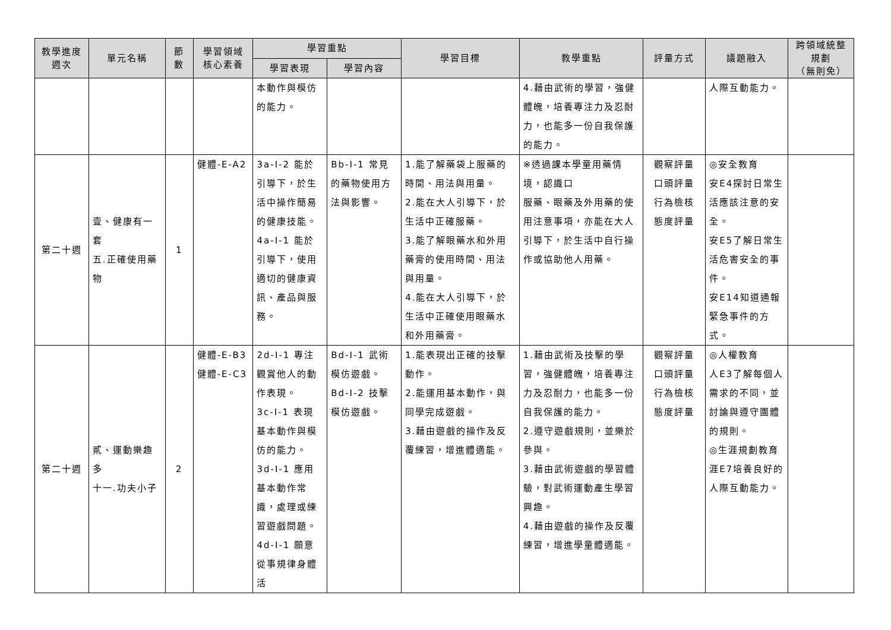| 教學進度 週次 | 單元名稱 | 節 數 | 學習領域 核心素養 | 學習重點 | | 學習目標 | 教學重點 | 評量方式 | 議題融入 | 跨領域統整規劃 （無則免） |
| --- | --- | --- | --- | --- | --- | --- | --- | --- | --- | --- |
| | | | | 學習表現 | 學習內容 | | | | | |
| | | | | 本動作與模仿的能力。 | | | 4.藉由武術的學習，強健體魄，培養專注力及忍耐力，也能多一份自我保護的能力。 | | 人際互動能力。 | |
| 第二十週 | 壹、健康有一套 五.正確使用藥物 | 1 | 健體-E-A2 | 3a-I-2 能於引導下，於生活中操作簡易的健康技能。 4a-I-1 能於引導下，使用適切的健康資訊、產品與服務。 | Bb-I-1 常見的藥物使用方法與影響。 | 1.能了解藥袋上服藥的時間、用法與用量。 2.能在大人引導下，於生活中正確服藥。 3.能了解眼藥水和外用藥膏的使用時間、用法與用量。 4.能在大人引導下，於生活中正確使用眼藥水和外用藥膏。 | ※透過課本學童用藥情境，認識口 服藥、眼藥及外用藥的使用注意事項，亦能在大人引導下，於生活中自行操作或協助他人用藥。 | 觀察評量 口頭評量 行為檢核 態度評量 | ◎安全教育 安E4探討日常生活應該注意的安全。 安E5了解日常生活危害安全的事件。 安E14知道通報緊急事件的方式。 | |
| 第二十週 | 貳、運動樂趣多 十一.功夫小子 | 2 | 健體-E-B3 健體-E-C3 | 2d-I-1 專注觀賞他人的動作表現。 3c-I-1 表現基本動作與模仿的能力。 3d-I-1 應用基本動作常識，處理或練習遊戲問題。 4d-I-1 願意從事規律身體活 | Bd-I-1 武術模仿遊戲。 Bd-I-2 技擊模仿遊戲。 | 1.能表現出正確的技擊動作。 2.能運用基本動作，與同學完成遊戲。 3.藉由遊戲的操作及反覆練習，增進體適能。 | 1.藉由武術及技擊的學習，強健體魄，培養專注力及忍耐力，也能多一份自我保護的能力。 2.遵守遊戲規則，並樂於參與。 3.藉由武術遊戲的學習體驗，對武術運動產生學習興趣。 4.藉由遊戲的操作及反覆練習，增進學童體適能。 | 觀察評量 口頭評量 行為檢核 態度評量 | ◎人權教育 人E3了解每個人需求的不同，並討論與遵守團體的規則。 ◎生涯規劃教育 涯E7培養良好的人際互動能力。 | |